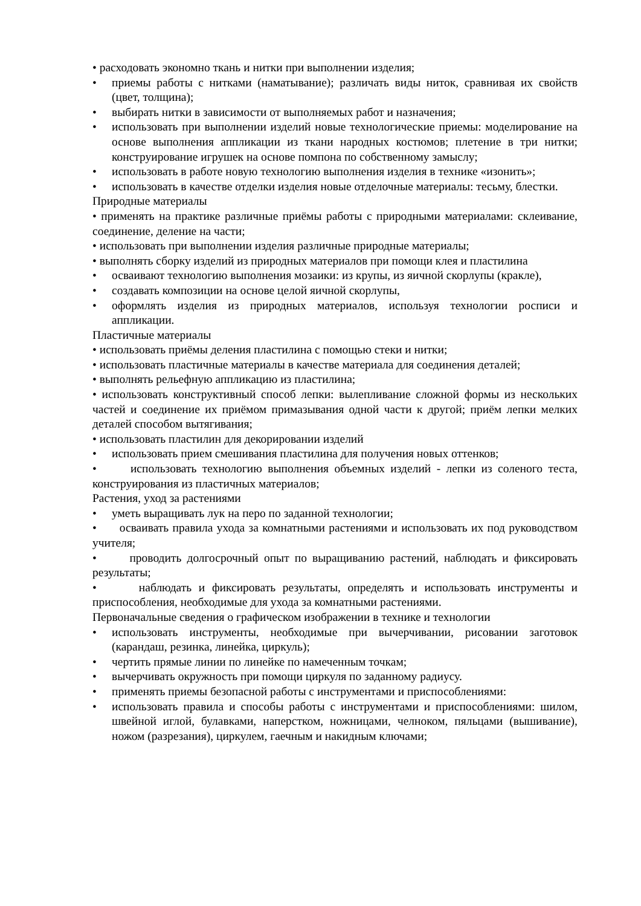• расходовать экономно ткань и нитки при выполнении изделия;
• приемы работы с нитками (наматывание); различать виды ниток, сравнивая их свойств (цвет, толщина);
• выбирать нитки в зависимости от выполняемых работ и назначения;
• использовать при выполнении изделий новые технологические приемы: моделирование на основе выполнения аппликации из ткани народных костюмов; плетение в три нитки; конструирование игрушек на основе помпона по собственному замыслу;
• использовать в работе новую технологию выполнения изделия в технике «изонить»;
• использовать в качестве отделки изделия новые отделочные материалы: тесьму, блестки.
Природные материалы
• применять на практике различные приёмы работы с природными материалами: склеивание, соединение, деление на части;
• использовать при выполнении изделия различные природные материалы;
• выполнять сборку изделий из природных материалов при помощи клея и пластилина
• осваивают технологию выполнения мозаики: из крупы, из яичной скорлупы (кракле),
• создавать композиции на основе целой яичной скорлупы,
• оформлять изделия из природных материалов, используя технологии росписи и аппликации.
Пластичные материалы
• использовать приёмы деления пластилина с помощью стеки и нитки;
• использовать пластичные материалы в качестве материала для соединения деталей;
• выполнять рельефную аппликацию из пластилина;
• использовать конструктивный способ лепки: вылепливание сложной формы из нескольких частей и соединение их приёмом примазывания одной части к другой; приём лепки мелких деталей способом вытягивания;
• использовать пластилин для декорировании изделий
• использовать прием смешивания пластилина для получения новых оттенков;
• использовать технологию выполнения объемных изделий - лепки из соленого теста, конструирования из пластичных материалов;
Растения, уход за растениями
• уметь выращивать лук на перо по заданной технологии;
• осваивать правила ухода за комнатными растениями и использовать их под руководством учителя;
• проводить долгосрочный опыт по выращиванию растений, наблюдать и фиксировать результаты;
• наблюдать и фиксировать результаты, определять и использовать инструменты и приспособления, необходимые для ухода за комнатными растениями.
Первоначальные сведения о графическом изображении в технике и технологии
• использовать инструменты, необходимые при вычерчивании, рисовании заготовок (карандаш, резинка, линейка, циркуль);
• чертить прямые линии по линейке по намеченным точкам;
• вычерчивать окружность при помощи циркуля по заданному радиусу.
• применять приемы безопасной работы с инструментами и приспособлениями:
• использовать правила и способы работы с инструментами и приспособлениями: шилом, швейной иглой, булавками, наперстком, ножницами, челноком, пяльцами (вышивание), ножом (разрезания), циркулем, гаечным и накидным ключами;